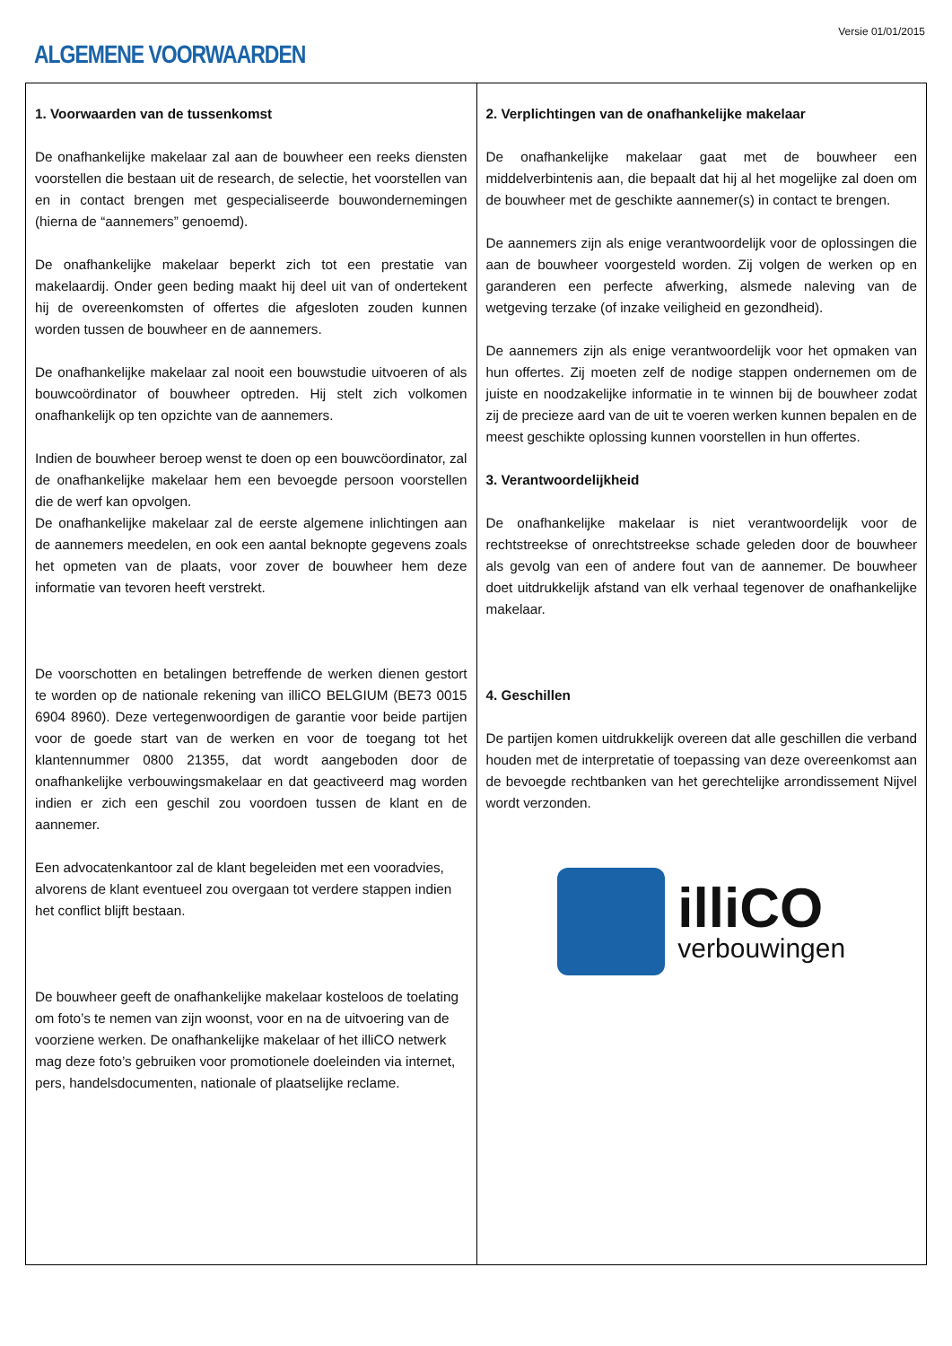Versie 01/01/2015
ALGEMENE VOORWAARDEN
1. Voorwaarden van de tussenkomst
De onafhankelijke makelaar zal aan de bouwheer een reeks diensten voorstellen die bestaan uit de research, de selectie, het voorstellen van en in contact brengen met gespecialiseerde bouwondernemingen (hierna de “aannemers” genoemd).
De onafhankelijke makelaar beperkt zich tot een prestatie van makelaardij. Onder geen beding maakt hij deel uit van of ondertekent hij de overeenkomsten of offertes die afgesloten zouden kunnen worden tussen de bouwheer en de aannemers.
De onafhankelijke makelaar zal nooit een bouwstudie uitvoeren of als bouwcoördinator of bouwheer optreden. Hij stelt zich volkomen onafhankelijk op ten opzichte van de aannemers.
Indien de bouwheer beroep wenst te doen op een bouwcöordinator, zal de onafhankelijke makelaar hem een bevoegde persoon voorstellen die de werf kan opvolgen.
De onafhankelijke makelaar zal de eerste algemene inlichtingen aan de aannemers meedelen, en ook een aantal beknopte gegevens zoals het opmeten van de plaats, voor zover de bouwheer hem deze informatie van tevoren heeft verstrekt.
De voorschotten en betalingen betreffende de werken dienen gestort te worden op de nationale rekening van illiCO BELGIUM (BE73 0015 6904 8960). Deze vertegenwoordigen de garantie voor beide partijen voor de goede start van de werken en voor de toegang tot het klantennummer 0800 21355, dat wordt aangeboden door de onafhankelijke verbouwingsmakelaar en dat geactiveerd mag worden indien er zich een geschil zou voordoen tussen de klant en de aannemer.
Een advocatenkantoor zal de klant begeleiden met een vooradvies, alvorens de klant eventueel zou overgaan tot verdere stappen indien het conflict blijft bestaan.
De bouwheer geeft de onafhankelijke makelaar kosteloos de toelating om foto’s te nemen van zijn woonst, voor en na de uitvoering van de voorziene werken. De onafhankelijke makelaar of het illiCO netwerk mag deze foto’s gebruiken voor promotionele doeleinden via internet, pers, handelsdocumenten, nationale of plaatselijke reclame.
2. Verplichtingen van de onafhankelijke makelaar
De onafhankelijke makelaar gaat met de bouwheer een middelverbintenis aan, die bepaalt dat hij al het mogelijke zal doen om de bouwheer met de geschikte aannemer(s) in contact te brengen.
De aannemers zijn als enige verantwoordelijk voor de oplossingen die aan de bouwheer voorgesteld worden. Zij volgen de werken op en garanderen een perfecte afwerking, alsmede naleving van de wetgeving terzake (of inzake veiligheid en gezondheid).
De aannemers zijn als enige verantwoordelijk voor het opmaken van hun offertes. Zij moeten zelf de nodige stappen ondernemen om de juiste en noodzakelijke informatie in te winnen bij de bouwheer zodat zij de precieze aard van de uit te voeren werken kunnen bepalen en de meest geschikte oplossing kunnen voorstellen in hun offertes.
3. Verantwoordelijkheid
De onafhankelijke makelaar is niet verantwoordelijk voor de rechtstreekse of onrechtstreekse schade geleden door de bouwheer als gevolg van een of andere fout van de aannemer. De bouwheer doet uitdrukkelijk afstand van elk verhaal tegenover de onafhankelijke makelaar.
4. Geschillen
De partijen komen uitdrukkelijk overeen dat alle geschillen die verband houden met de interpretatie of toepassing van deze overeenkomst aan de bevoegde rechtbanken van het gerechtelijke arrondissement Nijvel wordt verzonden.
illiCO
verbouwingen